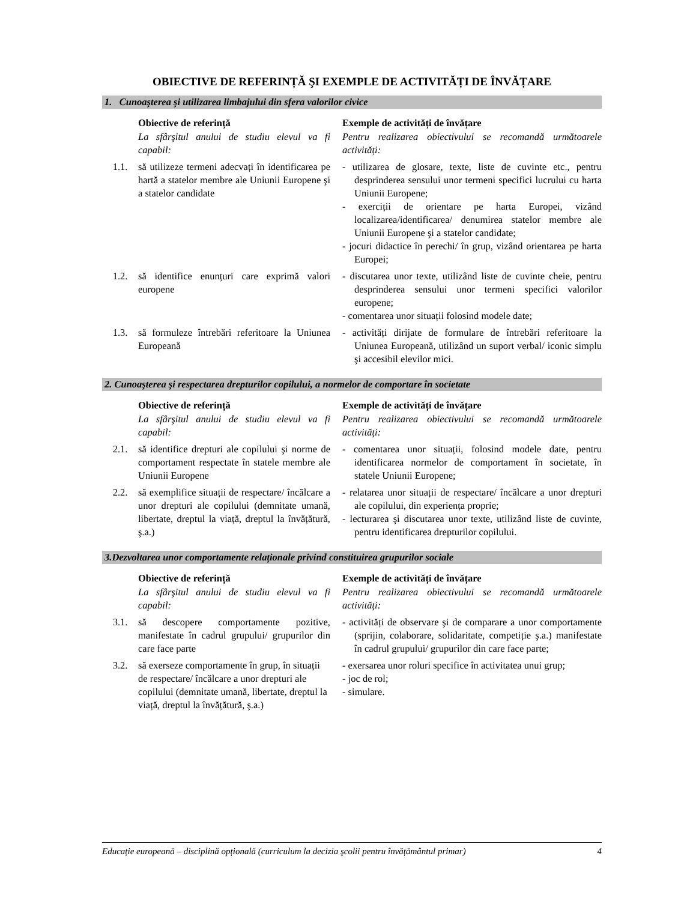OBIECTIVE DE REFERINȚĂ ŞI EXEMPLE DE ACTIVITĂȚI DE ÎNVĂȚARE
1. Cunoaşterea şi utilizarea limbajului din sfera valorilor civice
| | Obiective de referință | Exemple de activități de învățare |
| | La sfârşitul anului de studiu elevul va fi capabil: | Pentru realizarea obiectivului se recomandă următoarele activități: |
| 1.1. | să utilizeze termeni adecvați în identificarea pe hartă a statelor membre ale Uniunii Europene şi a statelor candidate | - utilizarea de glosare, texte, liste de cuvinte etc., pentru desprinderea sensului unor termeni specifici lucrului cu harta Uniunii Europene; - exerciții de orientare pe harta Europei, vizând localizarea/identificarea/ denumirea statelor membre ale Uniunii Europene şi a statelor candidate; - jocuri didactice în perechi/ în grup, vizând orientarea pe harta Europei; |
| 1.2. | să identifice enunțuri care exprimă valori europene | - discutarea unor texte, utilizând liste de cuvinte cheie, pentru desprinderea sensului unor termeni specifici valorilor europene; - comentarea unor situații folosind modele date; |
| 1.3. | să formuleze întrebări referitoare la Uniunea Europeană | - activități dirijate de formulare de întrebări referitoare la Uniunea Europeană, utilizând un suport verbal/ iconic simplu şi accesibil elevilor mici. |
2. Cunoaşterea şi respectarea drepturilor copilului, a normelor de comportare în societate
| | Obiective de referință | Exemple de activități de învățare |
| | La sfârşitul anului de studiu elevul va fi capabil: | Pentru realizarea obiectivului se recomandă următoarele activități: |
| 2.1. | să identifice drepturi ale copilului şi norme de comportament respectate în statele membre ale Uniunii Europene | - comentarea unor situații, folosind modele date, pentru identificarea normelor de comportament în societate, în statele Uniunii Europene; |
| 2.2. | să exemplifice situații de respectare/ încălcare a unor drepturi ale copilului (demnitate umană, libertate, dreptul la viață, dreptul la învățătură, ş.a.) | - relatarea unor situații de respectare/ încălcare a unor drepturi ale copilului, din experiența proprie; - lecturarea şi discutarea unor texte, utilizând liste de cuvinte, pentru identificarea drepturilor copilului. |
3.Dezvoltarea unor comportamente relaționale privind constituirea grupurilor sociale
| | Obiective de referință | Exemple de activități de învățare |
| | La sfârşitul anului de studiu elevul va fi capabil: | Pentru realizarea obiectivului se recomandă următoarele activități: |
| 3.1. | să descopere comportamente pozitive, manifestate în cadrul grupului/ grupurilor din care face parte | - activități de observare şi de comparare a unor comportamente (sprijin, colaborare, solidaritate, competiție ş.a.) manifestate în cadrul grupului/ grupurilor din care face parte; |
| 3.2. | să exerseze comportamente în grup, în situații de respectare/ încălcare a unor drepturi ale copilului (demnitate umană, libertate, dreptul la viață, dreptul la învățătură, ş.a.) | - exersarea unor roluri specifice în activitatea unui grup; - joc de rol; - simulare. |
Educație europeană – disciplină opțională (curriculum la decizia şcolii pentru învățământul primar) 4